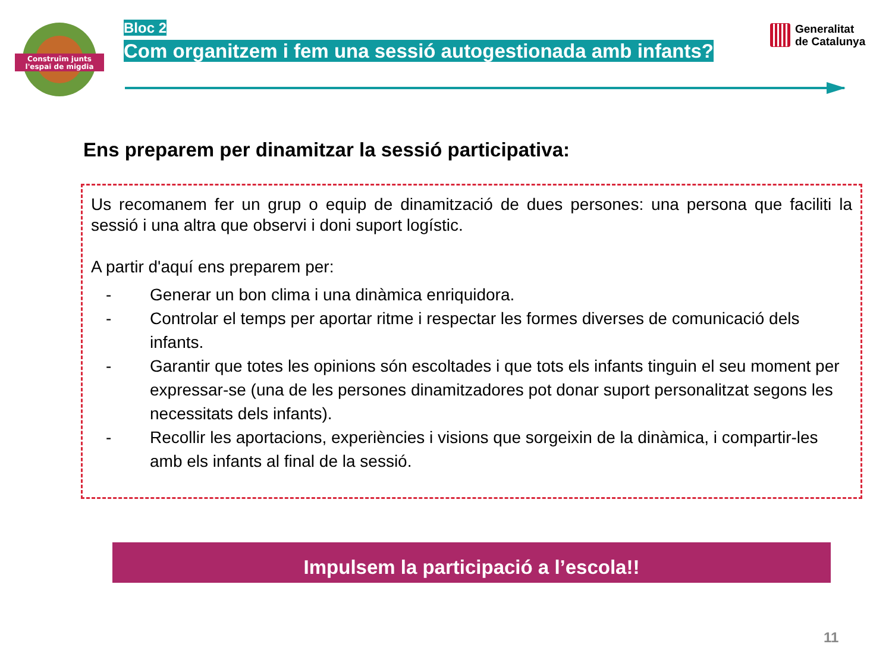Construïm junts
l'espai de migdia
Bloc 2
Com organitzem i fem una sessió autogestionada amb infants?
Generalitat
de Catalunya
Ens preparem per dinamitzar la sessió participativa:
Us recomanem fer un grup o equip de dinamització de dues persones: una persona que faciliti la sessió i una altra que observi i doni suport logístic.
A partir d'aquí ens preparem per:
- Generar un bon clima i una dinàmica enriquidora.
- Controlar el temps per aportar ritme i respectar les formes diverses de comunicació dels infants.
- Garantir que totes les opinions són escoltades i que tots els infants tinguin el seu moment per expressar-se (una de les persones dinamitzadores pot donar suport personalitzat segons les necessitats dels infants).
- Recollir les aportacions, experiències i visions que sorgeixin de la dinàmica, i compartir-les amb els infants al final de la sessió.
Impulsem la participació a l’escola!!
11